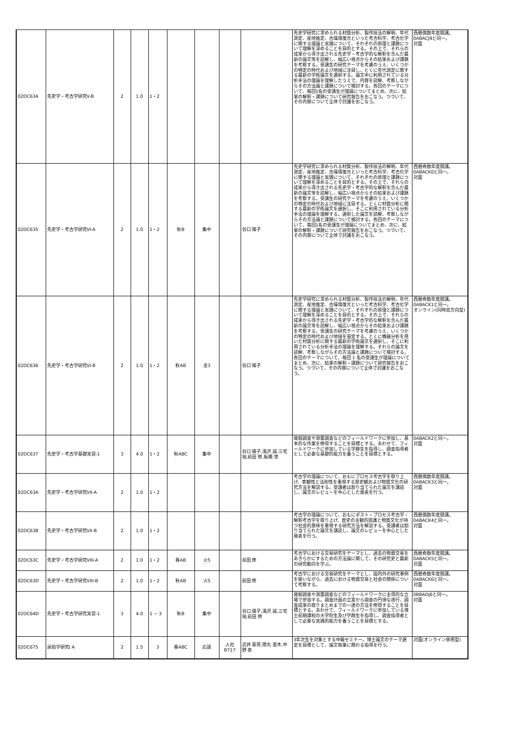| 02DC634 | 先史学・考古学研究V-B | 2 | 1.0 | 1・2 | | | | | 先史学研究に求められる材質分析、製作技法の解明、年代測定、産地推定、古環境復元といった考古科学、考古化学に関する理論と実践について、それぞれの原理と課題について理解を深めることを目的とする。その上で、それらの成果から導き出される先史学・考古学的な解釈を含んだ最新の論文等を読解し、幅広い視点からその結果および課題を考察する。受講生の研究テーマを考慮のうえ、いくつかの特定の時代および地域に注目し、とくに年代測定に関する最新の学術論文を選択する。論文中に利用されている分析手法の理論を理解したうえで、内容を読解、考察しながらその方法論と課題について検討する。各回のテーマについて、毎回1名の受講生が理論についてまとめ、次に、結果の解釈・課題について研究報告をおこなう。つづいて、その内容について全体で討議をおこなう。 | 西暦偶数年度開講。 0ABACJ9と同一。 対面 |
| 02DC635 | 先史学・考古学研究VI-A | 2 | 1.0 | 1・2 | 秋B | 集中 | | 谷口 陽子 | 先史学研究に求められる材質分析、製作技法の解明、年代測定、産地推定、古環境復元といった考古科学、考古化学に関する理論と実践について、それぞれの原理と課題について理解を深めることを目的とする。その上で、それらの成果から導き出される先史学・考古学的な解釈を含んだ最新の論文等を読解し、幅広い視点からその結果および課題を考察する。受講生の研究テーマを考慮のうえ、いくつかの特定の時代および地域に注目する。とくに材質分析に関する最新の学術論文を選択し、そこに利用されている分析手法の理論を理解する。選択した論文を読解、考察しながらその方法論と課題について検討する。各回のテーマについて、毎回1名の受講生が理論についてまとめ、次に、結果の解釈・課題について研究報告をおこなう。つづいて、その内容について全体で討議をおこなう。 | 西暦奇数年度開講。 0ABACK0と同一。 対面 |
| 02DC636 | 先史学・考古学研究VI-B | 2 | 1.0 | 1・2 | 秋AB | 金3 | | 谷口 陽子 | 先史学研究に求められる材質分析、製作技法の解明、年代測定、産地推定、古環境復元といった考古科学、考古化学に関する理論と実践について、それぞれの原理と課題について理解を深めることを目的とする。その上で、それらの成果から導き出される先史学・考古学的な解釈を含んだ最新の論文等を読解し、幅広い視点からその結果および課題を考察する。受講生の研究テーマを考慮のうえ、いくつかの特定の時代および地域を設定する。とくに機器分析を用いた材質分析に関する最新の学術論文を選択し、そこに利用されている分析手法の理論を理解する。それらの論文を読解、考察しながらその方法論と課題について検討する。各回のテーマについて、毎回 1 名の受講生が理論についてまとめ、次に、結果の解釈・課題について研究報告をおこなう。つづいて、その内容について全体で討議をおこなう。 | 西暦奇数年度開講。 0ABACK1と同一。 オンライン(同時双方向型) |
| 02DC637 | 先史学・考古学基礎実習-1 | 3 | 4.0 | 1・2 | 秋ABC | 集中 | | 谷口 陽子,滝沢 誠,三宅 裕,前田 修,板橋 悠 | 発掘調査や測量調査などのフィールドワークに参加し、基本的な作業を修得することを目標とする。あわせて、フィールドワークに参加している学群生を指導し、調査指導者として必要な基礎的能力を養うことを目標とする。 | 0ABACK2と同一。 対面 |
| 02DC63A | 先史学・考古学研究VII-A | 2 | 1.0 | 1・2 | | | | | 考古学の理論について、おもにプロセス考古学を取り上げ、客観性と法則性を重視する歴史観および物質文化の研究方法を解説する。受講者は割り当てられた論文を講読し、論文のレビューを中心とした発表を行う。 | 西暦偶数年度開講。 0ABACK3と同一。 対面 |
| 02DC63B | 先史学・考古学研究VII-B | 2 | 1.0 | 1・2 | | | | | 考古学の理論について、おもにポスト・プロセス考古学・解釈考古学を取り上げ、歴史の主観的認識と物質文化が持つ社会的意味を重視する研究方法を解説する。受講者は割り当てられた論文を講読し、論文のレビューを中心とした発表を行う。 | 西暦偶数年度開講。 0ABACK4と同一。 対面 |
| 02DC63C | 先史学・考古学研究VIII-A | 2 | 1.0 | 1・2 | 春AB | 火5 | | 前田 修 | 考古学における交易研究をテーマとし、過去の物資交易をあきらかにするための方法論に関して、その研究史と最新の研究動向を学ぶ。 | 西暦奇数年度開講。 0ABACK5と同一。 対面 |
| 02DC63D | 先史学・考古学研究VIII-B | 2 | 1.0 | 1・2 | 秋AB | 火5 | | 前田 修 | 考古学における交易研究をテーマとし、国内外の研究事例を扱いながら、過去における物資交易と社会の関係について考察する。 | 西暦奇数年度開講。 0ABACK6と同一。 対面 |
| 02DC64D | 先史学・考古学研究実習-1 | 3 | 4.0 | 1 − 3 | 秋B | 集中 | | 谷口 陽子,滝沢 誠,三宅 裕,前田 修 | 発掘調査や測量調査などのフィールドワークに主導的な立場で参加する。調査計画の立案から調査の円滑な遂行、調査成果の取りまとめまでの一連の方法を修得することを目標とする。あわせて、フィールドワークに参加している博士前期課程の大学院生及び学群生を指導し、調査指導者として必要な実践的能力を養うことを目標とする。 | 0BBADJ6と同一。 対面 |
| 02DC675 | 民俗学研究I A | 2 | 1.5 | 3 | 春ABC | 応談 | 人社 B717 | 武井 基晃,徳丸 亜木,中野 泰 | 3年次生を対象とする中級セミナー。博士論文のテーマ選定を目標として、論文執筆に関わる指導を行う。 | 対面(オンライン併用型) |